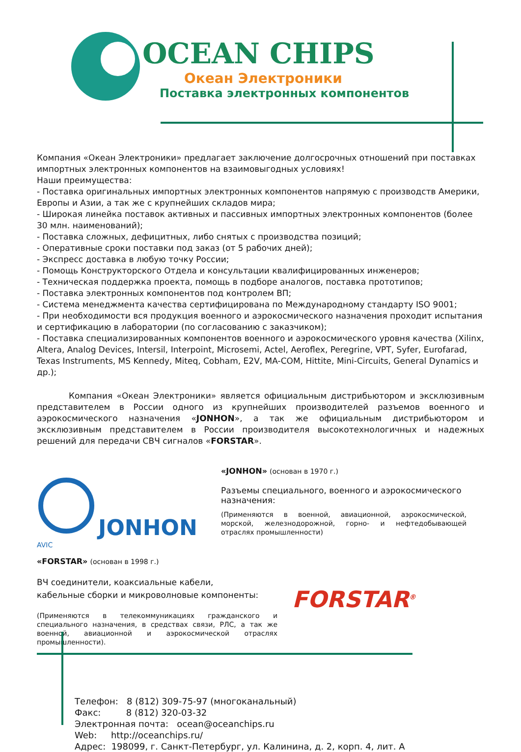OCEAN CHIPS
Океан Электроники
Поставка электронных компонентов
Компания «Океан Электроники» предлагает заключение долгосрочных отношений при поставках импортных электронных компонентов на взаимовыгодных условиях!
Наши преимущества:
- Поставка оригинальных импортных электронных компонентов напрямую с производств Америки, Европы и Азии, а так же с крупнейших складов мира;
- Широкая линейка поставок активных и пассивных импортных электронных компонентов (более 30 млн. наименований);
- Поставка сложных, дефицитных, либо снятых с производства позиций;
- Оперативные сроки поставки под заказ (от 5 рабочих дней);
- Экспресс доставка в любую точку России;
- Помощь Конструкторского Отдела и консультации квалифицированных инженеров;
- Техническая поддержка проекта, помощь в подборе аналогов, поставка прототипов;
- Поставка электронных компонентов под контролем ВП;
- Система менеджмента качества сертифицирована по Международному стандарту ISO 9001;
- При необходимости вся продукция военного и аэрокосмического назначения проходит испытания и сертификацию в лаборатории (по согласованию с заказчиком);
- Поставка специализированных компонентов военного и аэрокосмического уровня качества (Xilinx, Altera, Analog Devices, Intersil, Interpoint, Microsemi, Actel, Aeroflex, Peregrine, VPT, Syfer, Eurofarad, Texas Instruments, MS Kennedy, Miteq, Cobham, E2V, MA-COM, Hittite, Mini-Circuits, General Dynamics и др.);
Компания «Океан Электроники» является официальным дистрибьютором и эксклюзивным представителем в России одного из крупнейших производителей разъемов военного и аэрокосмического назначения «JONHON», а так же официальным дистрибьютором и эксклюзивным представителем в России производителя высокотехнологичных и надежных решений для передачи СВЧ сигналов «FORSTAR».
JONHON
AVIC
«JONHON» (основан в 1970 г.)
Разъемы специального, военного и аэрокосмического назначения:
(Применяются в военной, авиационной, аэрокосмической, морской, железнодорожной, горно- и нефтедобывающей отраслях промышленности)
«FORSTAR» (основан в 1998 г.)
ВЧ соединители, коаксиальные кабели,
кабельные сборки и микроволновые компоненты:
(Применяются в телекоммуникациях гражданского и специального назначения, в средствах связи, РЛС, а так же военной, авиационной и аэрокосмической отраслях промышленности).
FORSTAR<sup>®</sup>
Телефон: 8 (812) 309-75-97 (многоканальный)
Факс: 8 (812) 320-03-32
Электронная почта: ocean@oceanchips.ru
Web: http://oceanchips.ru/
Адрес: 198099, г. Санкт-Петербург, ул. Калинина, д. 2, корп. 4, лит. А